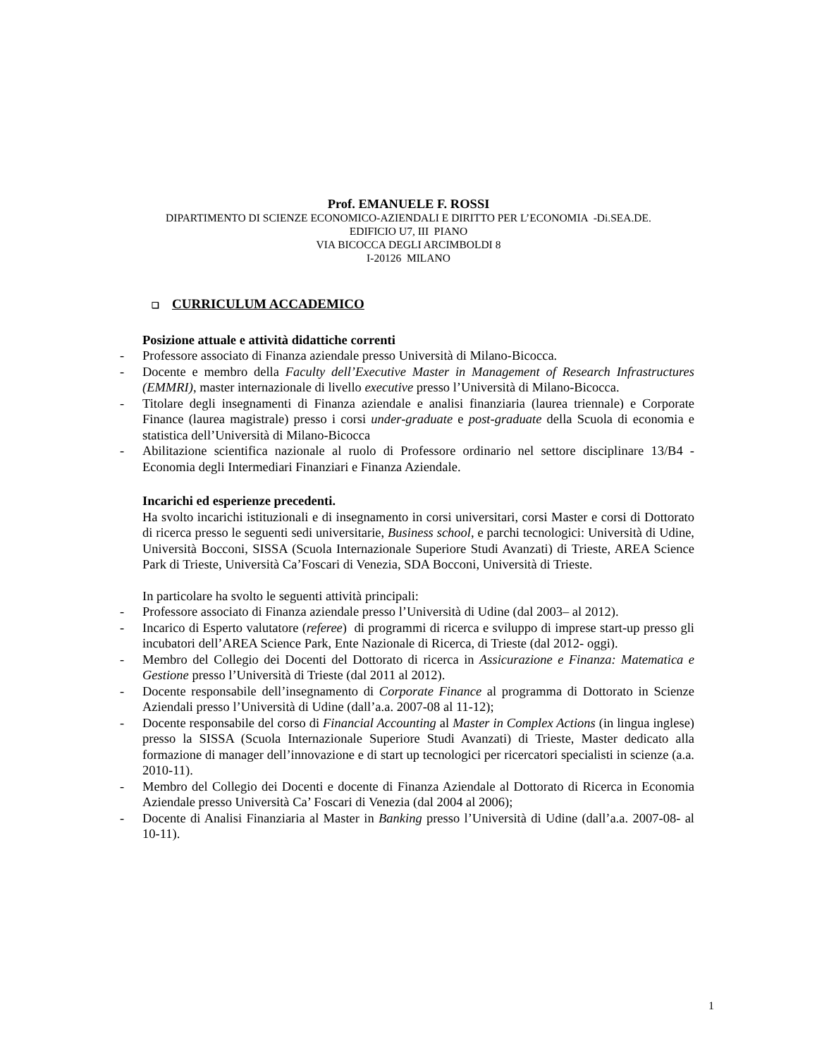Prof. EMANUELE F. ROSSI
DIPARTIMENTO DI SCIENZE ECONOMICO-AZIENDALI E DIRITTO PER L’ECONOMIA -Di.SEA.DE.
EDIFICIO U7, III PIANO
VIA BICOCCA DEGLI ARCIMBOLDI 8
I-20126 MILANO
❑ CURRICULUM ACCADEMICO
Posizione attuale e attività didattiche correnti
- Professore associato di Finanza aziendale presso Università di Milano-Bicocca.
- Docente e membro della Faculty dell’Executive Master in Management of Research Infrastructures (EMMRI), master internazionale di livello executive presso l’Università di Milano-Bicocca.
- Titolare degli insegnamenti di Finanza aziendale e analisi finanziaria (laurea triennale) e Corporate Finance (laurea magistrale) presso i corsi under-graduate e post-graduate della Scuola di economia e statistica dell’Università di Milano-Bicocca
- Abilitazione scientifica nazionale al ruolo di Professore ordinario nel settore disciplinare 13/B4 - Economia degli Intermediari Finanziari e Finanza Aziendale.
Incarichi ed esperienze precedenti.
Ha svolto incarichi istituzionali e di insegnamento in corsi universitari, corsi Master e corsi di Dottorato di ricerca presso le seguenti sedi universitarie, Business school, e parchi tecnologici: Università di Udine, Università Bocconi, SISSA (Scuola Internazionale Superiore Studi Avanzati) di Trieste, AREA Science Park di Trieste, Università Ca’Foscari di Venezia, SDA Bocconi, Università di Trieste.
In particolare ha svolto le seguenti attività principali:
- Professore associato di Finanza aziendale presso l’Università di Udine (dal 2003– al 2012).
- Incarico di Esperto valutatore (referee) di programmi di ricerca e sviluppo di imprese start-up presso gli incubatori dell’AREA Science Park, Ente Nazionale di Ricerca, di Trieste (dal 2012- oggi).
- Membro del Collegio dei Docenti del Dottorato di ricerca in Assicurazione e Finanza: Matematica e Gestione presso l’Università di Trieste (dal 2011 al 2012).
- Docente responsabile dell’insegnamento di Corporate Finance al programma di Dottorato in Scienze Aziendali presso l’Università di Udine (dall’a.a. 2007-08 al 11-12);
- Docente responsabile del corso di Financial Accounting al Master in Complex Actions (in lingua inglese) presso la SISSA (Scuola Internazionale Superiore Studi Avanzati) di Trieste, Master dedicato alla formazione di manager dell’innovazione e di start up tecnologici per ricercatori specialisti in scienze (a.a. 2010-11).
- Membro del Collegio dei Docenti e docente di Finanza Aziendale al Dottorato di Ricerca in Economia Aziendale presso Università Ca’ Foscari di Venezia (dal 2004 al 2006);
- Docente di Analisi Finanziaria al Master in Banking presso l’Università di Udine (dall’a.a. 2007-08- al 10-11).
1